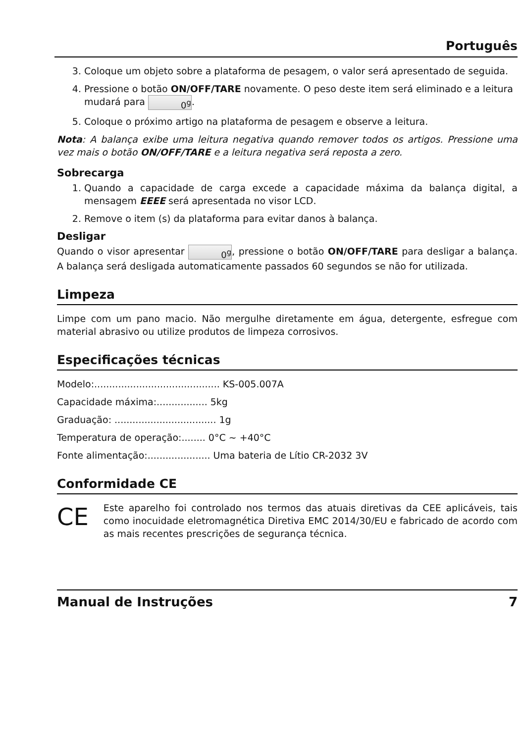Português
3. Coloque um objeto sobre a plataforma de pesagem, o valor será apresentado de seguida.
4. Pressione o botão ON/OFF/TARE novamente. O peso deste item será eliminado e a leitura mudará para 0<sup>g</sup>.
5. Coloque o próximo artigo na plataforma de pesagem e observe a leitura.
Nota: A balança exibe uma leitura negativa quando remover todos os artigos. Pressione uma vez mais o botão ON/OFF/TARE e a leitura negativa será reposta a zero.
Sobrecarga
1. Quando a capacidade de carga excede a capacidade máxima da balança digital, a mensagem EEEE será apresentada no visor LCD.
2. Remove o item (s) da plataforma para evitar danos à balança.
Desligar
Quando o visor apresentar 0<sup>g</sup>, pressione o botão ON/OFF/TARE para desligar a balança. A balança será desligada automaticamente passados 60 segundos se não for utilizada.
Limpeza
Limpe com um pano macio. Não mergulhe diretamente em água, detergente, esfregue com material abrasivo ou utilize produtos de limpeza corrosivos.
Especificações técnicas
Modelo:.......................................... KS-005.007A
Capacidade máxima:................. 5kg
Graduação: .................................. 1g
Temperatura de operação:........ 0°C ~ +40°C
Fonte alimentação:..................... Uma bateria de Lítio CR-2032 3V
Conformidade CE
CE
Este aparelho foi controlado nos termos das atuais diretivas da CEE aplicáveis, tais como inocuidade eletromagnética Diretiva EMC 2014/30/EU e fabricado de acordo com as mais recentes prescrições de segurança técnica.
Manual de Instruções 7